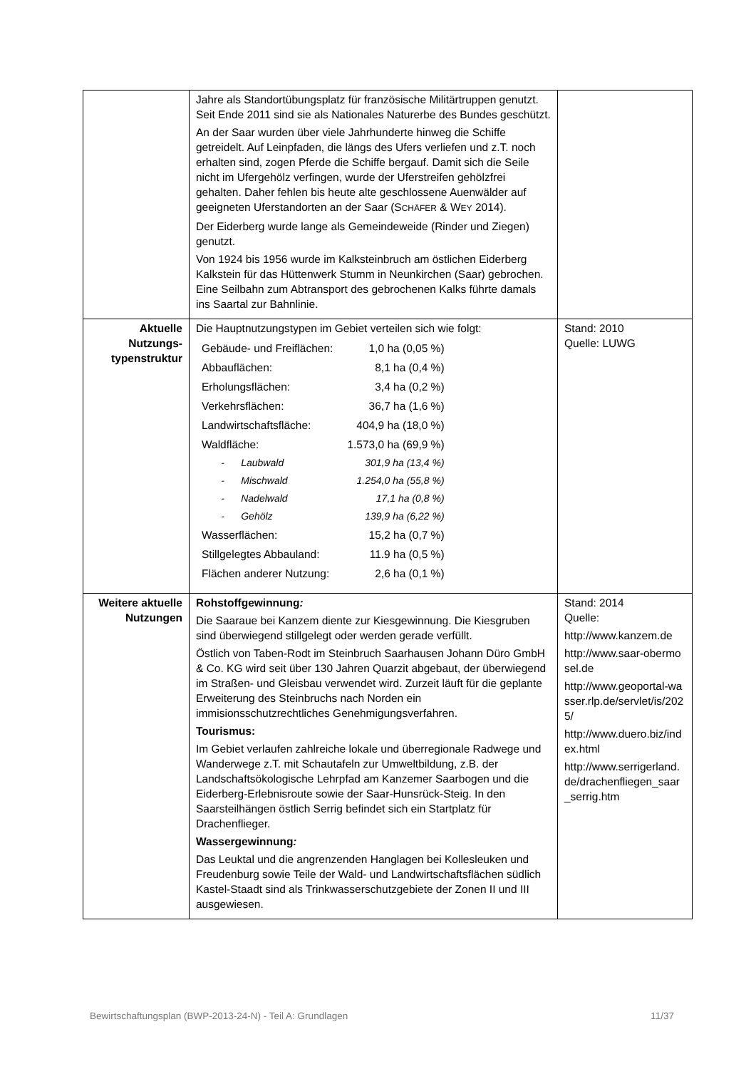| | Jahre als Standortübungsplatz für französische Militärtruppen genutzt. Seit Ende 2011 sind sie als Nationales Naturerbe des Bundes geschützt. An der Saar wurden über viele Jahrhunderte hinweg die Schiffe getreidelt. Auf Leinpfaden, die längs des Ufers verliefen und z.T. noch erhalten sind, zogen Pferde die Schiffe bergauf. Damit sich die Seile nicht im Ufergehölz verfingen, wurde der Uferstreifen gehölzfrei gehalten. Daher fehlen bis heute alte geschlossene Auenwälder auf geeigneten Uferstandorten an der Saar (S CHÄFER & W EY 2014). Der Eiderberg wurde lange als Gemeindeweide (Rinder und Ziegen) genutzt. Von 1924 bis 1956 wurde im Kalksteinbruch am östlichen Eiderberg Kalkstein für das Hüttenwerk Stumm in Neunkirchen (Saar) gebrochen. Eine Seilbahn zum Abtransport des gebrochenen Kalks führte damals ins Saartal zur Bahnlinie. | |
| Aktuelle Nutzungs-typenstruktur | Die Hauptnutzungstypen im Gebiet verteilen sich wie folgt: / Gebäude- und Freiflächen: / 1,0 ha (0,05 %) / / Abbauflächen: / 8,1 ha (0,4 %) / / Erholungsflächen: / 3,4 ha (0,2 %) / / Verkehrsflächen: / 36,7 ha (1,6 %) / / Landwirtschaftsfläche: / 404,9 ha (18,0 %) / / Waldfläche: / 1.573,0 ha (69,9 %) / / - Laubwald / 301,9 ha (13,4 %) / / - Mischwald / 1.254,0 ha (55,8 %) / / - Nadelwald / 17,1 ha (0,8 %) / / - Gehölz / 139,9 ha (6,22 %) / / Wasserflächen: / 15,2 ha (0,7 %) / / Stillgelegtes Abbauland: / 11.9 ha (0,5 %) / / Flächen anderer Nutzung: / 2,6 ha (0,1 %) / | Stand: 2010 Quelle: LUWG |
| Weitere aktuelle Nutzungen | Rohstoffgewinnung : Die Saaraue bei Kanzem diente zur Kiesgewinnung. Die Kiesgruben sind überwiegend stillgelegt oder werden gerade verfüllt. Östlich von Taben-Rodt im Steinbruch Saarhausen Johann Düro GmbH & Co. KG wird seit über 130 Jahren Quarzit abgebaut, der überwiegend im Straßen- und Gleisbau verwendet wird. Zurzeit läuft für die geplante Erweiterung des Steinbruchs nach Norden ein immisionsschutzrechtliches Genehmigungsverfahren. Tourismus: Im Gebiet verlaufen zahlreiche lokale und überregionale Radwege und Wanderwege z.T. mit Schautafeln zur Umweltbildung, z.B. der Landschaftsökologische Lehrpfad am Kanzemer Saarbogen und die Eiderberg-Erlebnisroute sowie der Saar-Hunsrück-Steig. In den Saarsteilhängen östlich Serrig befindet sich ein Startplatz für Drachenflieger. Wassergewinnung : Das Leuktal und die angrenzenden Hanglagen bei Kollesleuken und Freudenburg sowie Teile der Wald- und Landwirtschaftsflächen südlich Kastel-Staadt sind als Trinkwasserschutzgebiete der Zonen II und III ausgewiesen. | Stand: 2014 Quelle: http://www.kanzem.de http://www.saar-obermosel.de http://www.geoportal-wasser.rlp.de/servlet/is/2025/ http://www.duero.biz/index.html http://www.serrigerland.de/drachenfliegen_saar_serrig.htm |
Bewirtschaftungsplan (BWP-2013-24-N) - Teil A: Grundlagen 11/37